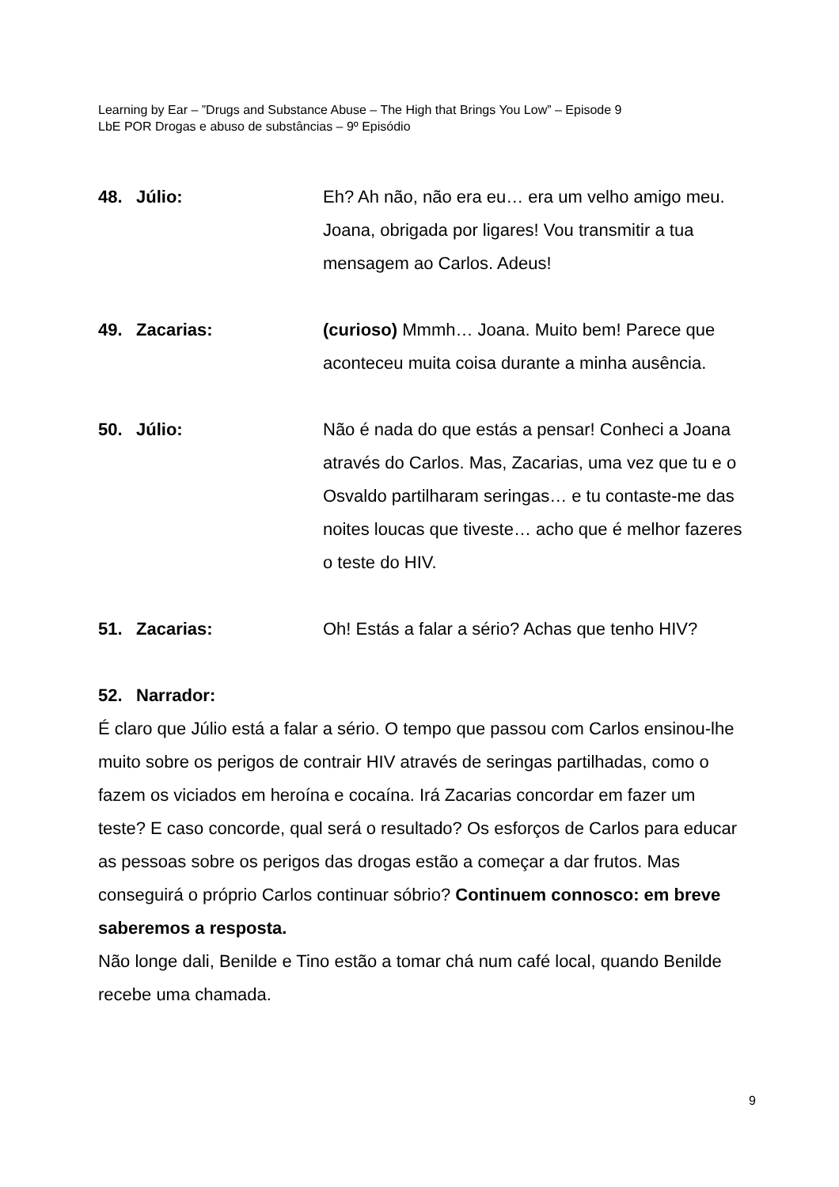Learning by Ear – ”Drugs and Substance Abuse – The High that Brings You Low” – Episode 9
LbE POR Drogas e abuso de substâncias – 9º Episódio
48. Júlio: Eh? Ah não, não era eu… era um velho amigo meu. Joana, obrigada por ligares! Vou transmitir a tua mensagem ao Carlos. Adeus!
49. Zacarias: (curioso) Mmmh… Joana. Muito bem! Parece que aconteceu muita coisa durante a minha ausência.
50. Júlio: Não é nada do que estás a pensar! Conheci a Joana através do Carlos. Mas, Zacarias, uma vez que tu e o Osvaldo partilharam seringas… e tu contaste-me das noites loucas que tiveste… acho que é melhor fazeres o teste do HIV.
51. Zacarias: Oh! Estás a falar a sério? Achas que tenho HIV?
52. Narrador:
É claro que Júlio está a falar a sério. O tempo que passou com Carlos ensinou-lhe muito sobre os perigos de contrair HIV através de seringas partilhadas, como o fazem os viciados em heroína e cocaína. Irá Zacarias concordar em fazer um teste? E caso concorde, qual será o resultado? Os esforços de Carlos para educar as pessoas sobre os perigos das drogas estão a começar a dar frutos. Mas conseguirá o próprio Carlos continuar sóbrio? Continuem connosco: em breve saberemos a resposta.
Não longe dali, Benilde e Tino estão a tomar chá num café local, quando Benilde recebe uma chamada.
9